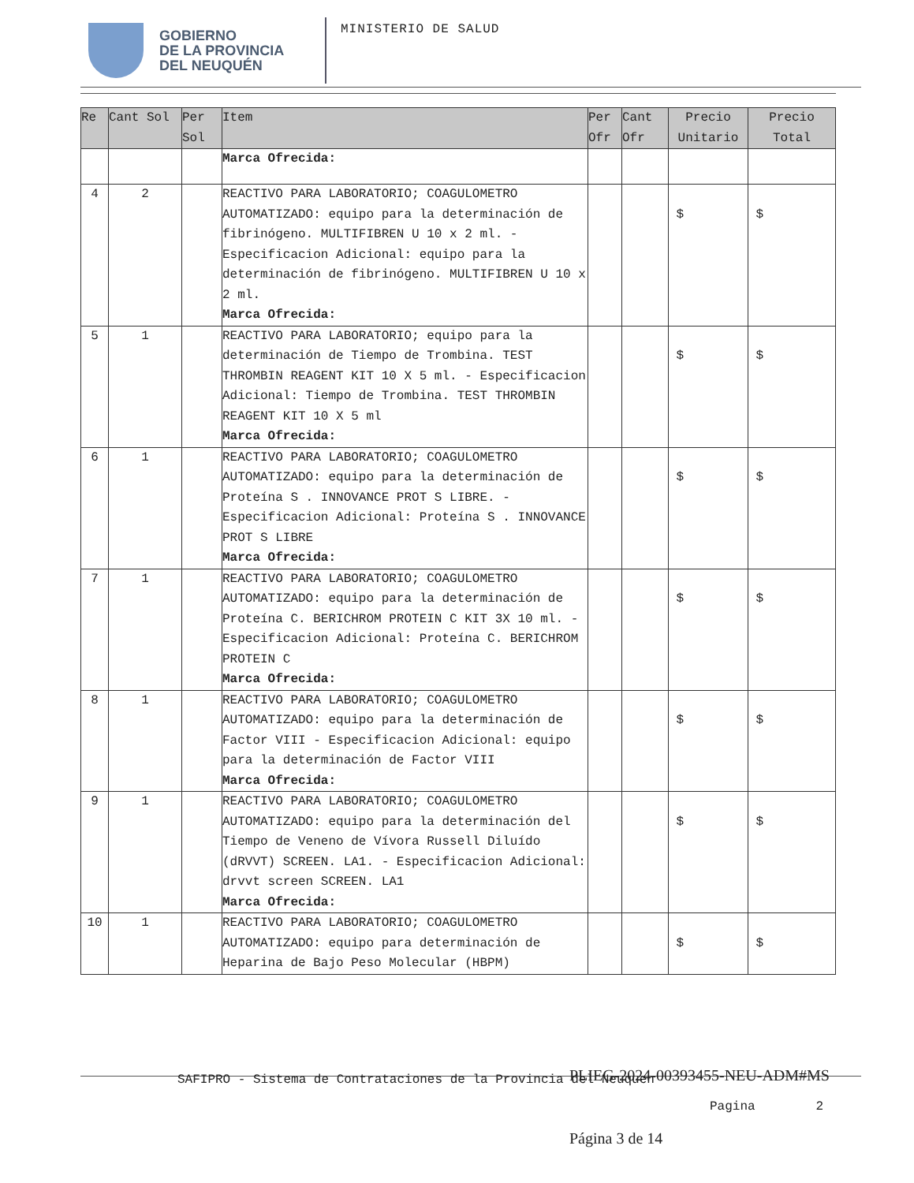GOBIERNO
DE LA PROVINCIA
DEL NEUQUÉN
MINISTERIO DE SALUD
| Re | Cant Sol | Per Sol | Item | Per Ofr | Cant Ofr | Precio Unitario | Precio Total |
| --- | --- | --- | --- | --- | --- | --- | --- |
| | | | Marca Ofrecida: | | | | |
| 4 | 2 | | REACTIVO PARA LABORATORIO; COAGULOMETRO AUTOMATIZADO: equipo para la determinación de fibrinógeno. MULTIFIBREN U 10 x 2 ml. - Especificacion Adicional: equipo para la determinación de fibrinógeno. MULTIFIBREN U 10 x 2 ml. Marca Ofrecida: | | | $ | $ |
| 5 | 1 | | REACTIVO PARA LABORATORIO; equipo para la determinación de Tiempo de Trombina. TEST THROMBIN REAGENT KIT 10 X 5 ml. - Especificacion Adicional: Tiempo de Trombina. TEST THROMBIN REAGENT KIT 10 X 5 ml Marca Ofrecida: | | | $ | $ |
| 6 | 1 | | REACTIVO PARA LABORATORIO; COAGULOMETRO AUTOMATIZADO: equipo para la determinación de Proteína S . INNOVANCE PROT S LIBRE. - Especificacion Adicional: Proteína S . INNOVANCE PROT S LIBRE Marca Ofrecida: | | | $ | $ |
| 7 | 1 | | REACTIVO PARA LABORATORIO; COAGULOMETRO AUTOMATIZADO: equipo para la determinación de Proteína C. BERICHROM PROTEIN C KIT 3X 10 ml. - Especificacion Adicional: Proteína C. BERICHROM PROTEIN C Marca Ofrecida: | | | $ | $ |
| 8 | 1 | | REACTIVO PARA LABORATORIO; COAGULOMETRO AUTOMATIZADO: equipo para la determinación de Factor VIII - Especificacion Adicional: equipo para la determinación de Factor VIII Marca Ofrecida: | | | $ | $ |
| 9 | 1 | | REACTIVO PARA LABORATORIO; COAGULOMETRO AUTOMATIZADO: equipo para la determinación del Tiempo de Veneno de Vívora Russell Diluído (dRVVT) SCREEN. LA1. - Especificacion Adicional: drvvt screen SCREEN. LA1 Marca Ofrecida: | | | $ | $ |
| 10 | 1 | | REACTIVO PARA LABORATORIO; COAGULOMETRO AUTOMATIZADO: equipo para determinación de Heparina de Bajo Peso Molecular (HBPM) | | | $ | $ |
SAFIPRO - Sistema de Contrataciones de la Provincia del Neuquen
PLIEG-2024-00393455-NEU-ADM#MS
Pagina 2
Página 3 de 14